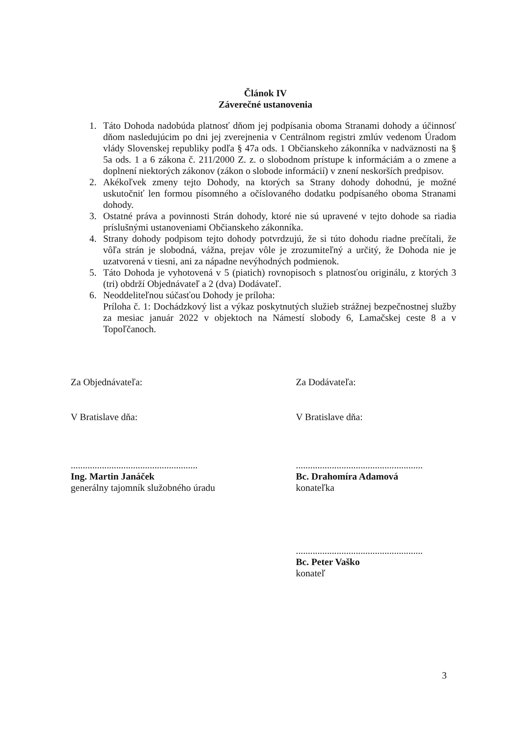Článok IV
Záverečné ustanovenia
1. Táto Dohoda nadobúda platnosť dňom jej podpísania oboma Stranami dohody a účinnosť dňom nasledujúcim po dni jej zverejnenia v Centrálnom registri zmlúv vedenom Úradom vlády Slovenskej republiky podľa § 47a ods. 1 Občianskeho zákonníka v nadväznosti na § 5a ods. 1 a 6 zákona č. 211/2000 Z. z. o slobodnom prístupe k informáciám a o zmene a doplnení niektorých zákonov (zákon o slobode informácií) v znení neskorších predpisov.
2. Akékoľvek zmeny tejto Dohody, na ktorých sa Strany dohody dohodnú, je možné uskutočniť len formou písomného a očíslovaného dodatku podpísaného oboma Stranami dohody.
3. Ostatné práva a povinnosti Strán dohody, ktoré nie sú upravené v tejto dohode sa riadia príslušnými ustanoveniami Občianskeho zákonníka.
4. Strany dohody podpisom tejto dohody potvrdzujú, že si túto dohodu riadne prečítali, že vôľa strán je slobodná, vážna, prejav vôle je zrozumiteľný a určitý, že Dohoda nie je uzatvorená v tiesni, ani za nápadne nevýhodných podmienok.
5. Táto Dohoda je vyhotovená v 5 (piatich) rovnopisoch s platnosťou originálu, z ktorých 3 (tri) obdrží Objednávateľ a 2 (dva) Dodávateľ.
6. Neoddeliteľnou súčasťou Dohody je príloha:
Príloha č. 1: Dochádzkový list a výkaz poskytnutých služieb strážnej bezpečnostnej služby za mesiac január 2022 v objektoch na Námestí slobody 6, Lamačskej ceste 8 a v Topoľčanoch.
Za Objednávateľa:
V Bratislave dňa:
.....................................................
Ing. Martin Janáček
generálny tajomník služobného úradu
Za Dodávateľa:
V Bratislave dňa:
.....................................................
Bc. Drahomíra Adamová
konateľka
.....................................................
Bc. Peter Vaško
konateľ
3